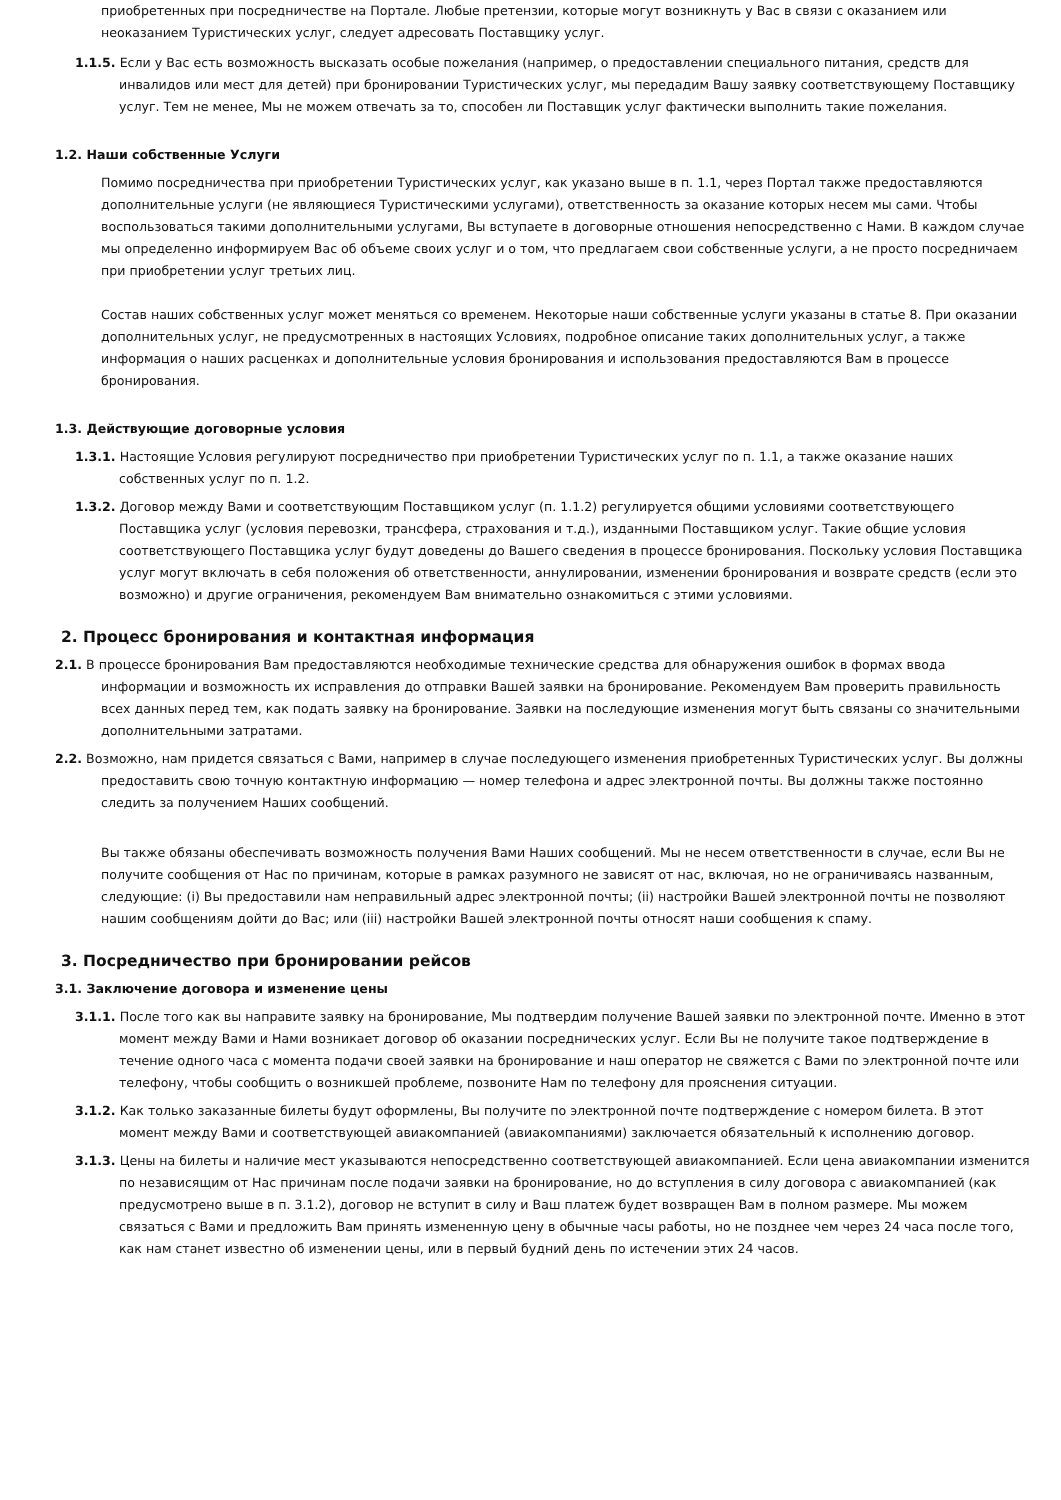приобретенных при посредничестве на Портале. Любые претензии, которые могут возникнуть у Вас в связи с оказанием или неоказанием Туристических услуг, следует адресовать Поставщику услуг.
1.1.5. Если у Вас есть возможность высказать особые пожелания (например, о предоставлении специального питания, средств для инвалидов или мест для детей) при бронировании Туристических услуг, мы передадим Вашу заявку соответствующему Поставщику услуг. Тем не менее, Мы не можем отвечать за то, способен ли Поставщик услуг фактически выполнить такие пожелания.
1.2. Наши собственные Услуги
Помимо посредничества при приобретении Туристических услуг, как указано выше в п. 1.1, через Портал также предоставляются дополнительные услуги (не являющиеся Туристическими услугами), ответственность за оказание которых несем мы сами. Чтобы воспользоваться такими дополнительными услугами, Вы вступаете в договорные отношения непосредственно с Нами. В каждом случае мы определенно информируем Вас об объеме своих услуг и о том, что предлагаем свои собственные услуги, а не просто посредничаем при приобретении услуг третьих лиц.
Состав наших собственных услуг может меняться со временем. Некоторые наши собственные услуги указаны в статье 8. При оказании дополнительных услуг, не предусмотренных в настоящих Условиях, подробное описание таких дополнительных услуг, а также информация о наших расценках и дополнительные условия бронирования и использования предоставляются Вам в процессе бронирования.
1.3. Действующие договорные условия
1.3.1. Настоящие Условия регулируют посредничество при приобретении Туристических услуг по п. 1.1, а также оказание наших собственных услуг по п. 1.2.
1.3.2. Договор между Вами и соответствующим Поставщиком услуг (п. 1.1.2) регулируется общими условиями соответствующего Поставщика услуг (условия перевозки, трансфера, страхования и т.д.), изданными Поставщиком услуг. Такие общие условия соответствующего Поставщика услуг будут доведены до Вашего сведения в процессе бронирования. Поскольку условия Поставщика услуг могут включать в себя положения об ответственности, аннулировании, изменении бронирования и возврате средств (если это возможно) и другие ограничения, рекомендуем Вам внимательно ознакомиться с этими условиями.
2. Процесс бронирования и контактная информация
2.1. В процессе бронирования Вам предоставляются необходимые технические средства для обнаружения ошибок в формах ввода информации и возможность их исправления до отправки Вашей заявки на бронирование. Рекомендуем Вам проверить правильность всех данных перед тем, как подать заявку на бронирование. Заявки на последующие изменения могут быть связаны со значительными дополнительными затратами.
2.2. Возможно, нам придется связаться с Вами, например в случае последующего изменения приобретенных Туристических услуг. Вы должны предоставить свою точную контактную информацию — номер телефона и адрес электронной почты. Вы должны также постоянно следить за получением Наших сообщений.
Вы также обязаны обеспечивать возможность получения Вами Наших сообщений. Мы не несем ответственности в случае, если Вы не получите сообщения от Нас по причинам, которые в рамках разумного не зависят от нас, включая, но не ограничиваясь названным, следующие: (i) Вы предоставили нам неправильный адрес электронной почты; (ii) настройки Вашей электронной почты не позволяют нашим сообщениям дойти до Вас; или (iii) настройки Вашей электронной почты относят наши сообщения к спаму.
3. Посредничество при бронировании рейсов
3.1. Заключение договора и изменение цены
3.1.1. После того как вы направите заявку на бронирование, Мы подтвердим получение Вашей заявки по электронной почте. Именно в этот момент между Вами и Нами возникает договор об оказании посреднических услуг. Если Вы не получите такое подтверждение в течение одного часа с момента подачи своей заявки на бронирование и наш оператор не свяжется с Вами по электронной почте или телефону, чтобы сообщить о возникшей проблеме, позвоните Нам по телефону для прояснения ситуации.
3.1.2. Как только заказанные билеты будут оформлены, Вы получите по электронной почте подтверждение с номером билета. В этот момент между Вами и соответствующей авиакомпанией (авиакомпаниями) заключается обязательный к исполнению договор.
3.1.3. Цены на билеты и наличие мест указываются непосредственно соответствующей авиакомпанией. Если цена авиакомпании изменится по независящим от Нас причинам после подачи заявки на бронирование, но до вступления в силу договора с авиакомпанией (как предусмотрено выше в п. 3.1.2), договор не вступит в силу и Ваш платеж будет возвращен Вам в полном размере. Мы можем связаться с Вами и предложить Вам принять измененную цену в обычные часы работы, но не позднее чем через 24 часа после того, как нам станет известно об изменении цены, или в первый будний день по истечении этих 24 часов.